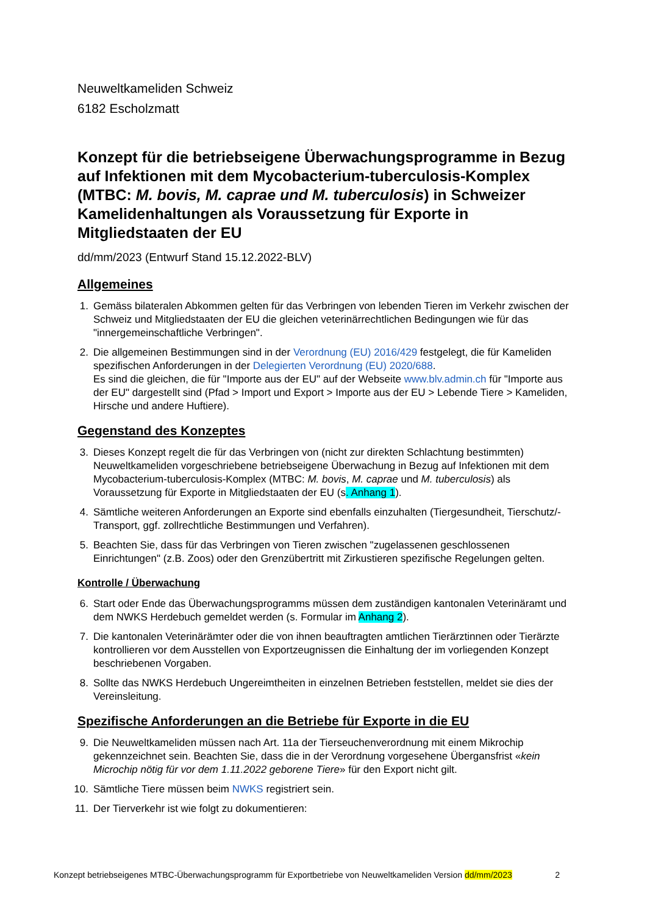Neuweltkameliden Schweiz
6182 Escholzmatt
Konzept für die betriebseigene Überwachungsprogramme in Bezug auf Infektionen mit dem Mycobacterium-tuberculosis-Komplex (MTBC: M. bovis, M. caprae und M. tuberculosis) in Schweizer Kamelidenhaltungen als Voraussetzung für Exporte in Mitgliedstaaten der EU
dd/mm/2023 (Entwurf Stand 15.12.2022-BLV)
Allgemeines
1. Gemäss bilateralen Abkommen gelten für das Verbringen von lebenden Tieren im Verkehr zwischen der Schweiz und Mitgliedstaaten der EU die gleichen veterinärrechtlichen Bedingungen wie für das "innergemeinschaftliche Verbringen".
2. Die allgemeinen Bestimmungen sind in der Verordnung (EU) 2016/429 festgelegt, die für Kameliden spezifischen Anforderungen in der Delegierten Verordnung (EU) 2020/688.
Es sind die gleichen, die für "Importe aus der EU" auf der Webseite www.blv.admin.ch für "Importe aus der EU" dargestellt sind (Pfad > Import und Export > Importe aus der EU > Lebende Tiere > Kameliden, Hirsche und andere Huftiere).
Gegenstand des Konzeptes
3. Dieses Konzept regelt die für das Verbringen von (nicht zur direkten Schlachtung bestimmten) Neuweltkameliden vorgeschriebene betriebseigene Überwachung in Bezug auf Infektionen mit dem Mycobacterium-tuberculosis-Komplex (MTBC: M. bovis, M. caprae und M. tuberculosis) als Voraussetzung für Exporte in Mitgliedstaaten der EU (s. Anhang 1).
4. Sämtliche weiteren Anforderungen an Exporte sind ebenfalls einzuhalten (Tiergesundheit, Tierschutz/-Transport, ggf. zollrechtliche Bestimmungen und Verfahren).
5. Beachten Sie, dass für das Verbringen von Tieren zwischen "zugelassenen geschlossenen Einrichtungen" (z.B. Zoos) oder den Grenzübertritt mit Zirkustieren spezifische Regelungen gelten.
Kontrolle / Überwachung
6. Start oder Ende das Überwachungsprogramms müssen dem zuständigen kantonalen Veterinäramt und dem NWKS Herdebuch gemeldet werden (s. Formular im Anhang 2).
7. Die kantonalen Veterinärämter oder die von ihnen beauftragten amtlichen Tierärztinnen oder Tierärzte kontrollieren vor dem Ausstellen von Exportzeugnissen die Einhaltung der im vorliegenden Konzept beschriebenen Vorgaben.
8. Sollte das NWKS Herdebuch Ungereimtheiten in einzelnen Betrieben feststellen, meldet sie dies der Vereinsleitung.
Spezifische Anforderungen an die Betriebe für Exporte in die EU
9. Die Neuweltkameliden müssen nach Art. 11a der Tierseuchenverordnung mit einem Mikrochip gekennzeichnet sein. Beachten Sie, dass die in der Verordnung vorgesehene Übergansfrist «kein Microchip nötig für vor dem 1.11.2022 geborene Tiere» für den Export nicht gilt.
10.
Sämtliche Tiere müssen beim NWKS registriert sein.
11.
Der Tierverkehr ist wie folgt zu dokumentieren:
Konzept betriebseigenes MTBC-Überwachungsprogramm für Exportbetriebe von Neuweltkameliden Version dd/mm/2023 2